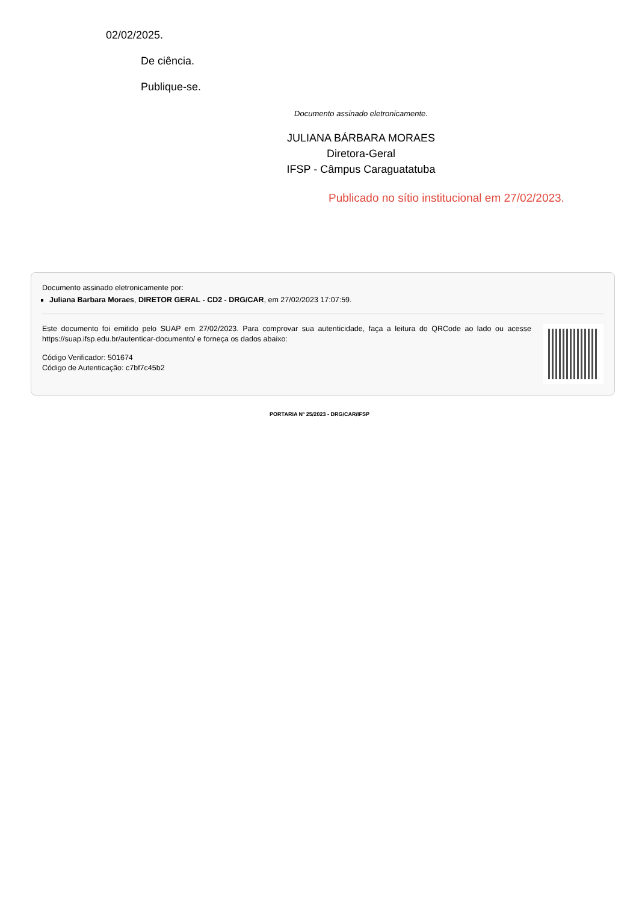02/02/2025.
De ciência.
Publique-se.
Documento assinado eletronicamente.
JULIANA BÁRBARA MORAES
Diretora-Geral
IFSP - Câmpus Caraguatatuba
Publicado no sítio institucional em 27/02/2023.
Documento assinado eletronicamente por:
Juliana Barbara Moraes, DIRETOR GERAL - CD2 - DRG/CAR, em 27/02/2023 17:07:59.
Este documento foi emitido pelo SUAP em 27/02/2023. Para comprovar sua autenticidade, faça a leitura do QRCode ao lado ou acesse https://suap.ifsp.edu.br/autenticar-documento/ e forneça os dados abaixo:
Código Verificador: 501674
Código de Autenticação: c7bf7c45b2
PORTARIA Nº 25/2023 - DRG/CAR/IFSP